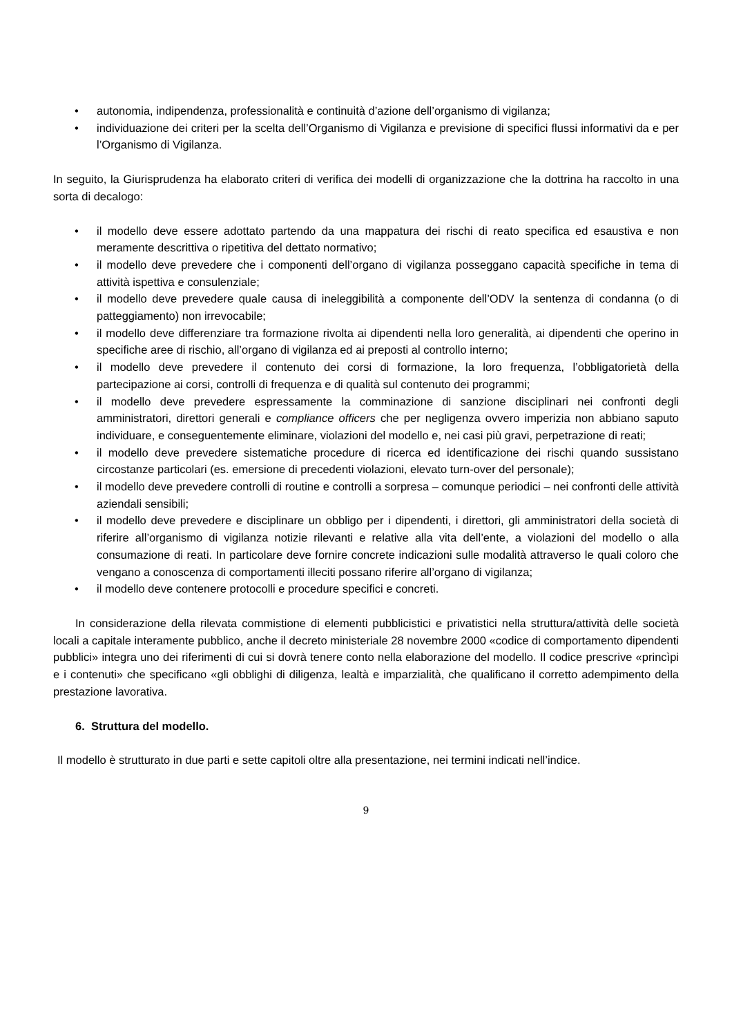• autonomia, indipendenza, professionalità e continuità d’azione dell’organismo di vigilanza;
• individuazione dei criteri per la scelta dell’Organismo di Vigilanza e previsione di specifici flussi informativi da e per l’Organismo di Vigilanza.
In seguito, la Giurisprudenza ha elaborato criteri di verifica dei modelli di organizzazione che la dottrina ha raccolto in una sorta di decalogo:
• il modello deve essere adottato partendo da una mappatura dei rischi di reato specifica ed esaustiva e non meramente descrittiva o ripetitiva del dettato normativo;
• il modello deve prevedere che i componenti dell’organo di vigilanza posseggano capacità specifiche in tema di attività ispettiva e consulenziale;
• il modello deve prevedere quale causa di ineleggibilità a componente dell’ODV la sentenza di condanna (o di patteggiamento) non irrevocabile;
• il modello deve differenziare tra formazione rivolta ai dipendenti nella loro generalità, ai dipendenti che operino in specifiche aree di rischio, all’organo di vigilanza ed ai preposti al controllo interno;
• il modello deve prevedere il contenuto dei corsi di formazione, la loro frequenza, l’obbligatorietà della partecipazione ai corsi, controlli di frequenza e di qualità sul contenuto dei programmi;
• il modello deve prevedere espressamente la comminazione di sanzione disciplinari nei confronti degli amministratori, direttori generali e compliance officers che per negligenza ovvero imperizia non abbiano saputo individuare, e conseguentemente eliminare, violazioni del modello e, nei casi più gravi, perpetrazione di reati;
• il modello deve prevedere sistematiche procedure di ricerca ed identificazione dei rischi quando sussistano circostanze particolari (es. emersione di precedenti violazioni, elevato turn-over del personale);
• il modello deve prevedere controlli di routine e controlli a sorpresa – comunque periodici – nei confronti delle attività aziendali sensibili;
• il modello deve prevedere e disciplinare un obbligo per i dipendenti, i direttori, gli amministratori della società di riferire all’organismo di vigilanza notizie rilevanti e relative alla vita dell’ente, a violazioni del modello o alla consumazione di reati. In particolare deve fornire concrete indicazioni sulle modalità attraverso le quali coloro che vengano a conoscenza di comportamenti illeciti possano riferire all’organo di vigilanza;
• il modello deve contenere protocolli e procedure specifici e concreti.
In considerazione della rilevata commistione di elementi pubblicistici e privatistici nella struttura/attività delle società locali a capitale interamente pubblico, anche il decreto ministeriale 28 novembre 2000 «codice di comportamento dipendenti pubblici» integra uno dei riferimenti di cui si dovrà tenere conto nella elaborazione del modello. Il codice prescrive «princìpi e i contenuti» che specificano «gli obblighi di diligenza, lealtà e imparzialità, che qualificano il corretto adempimento della prestazione lavorativa.
6. Struttura del modello.
Il modello è strutturato in due parti e sette capitoli oltre alla presentazione, nei termini indicati nell’indice.
9